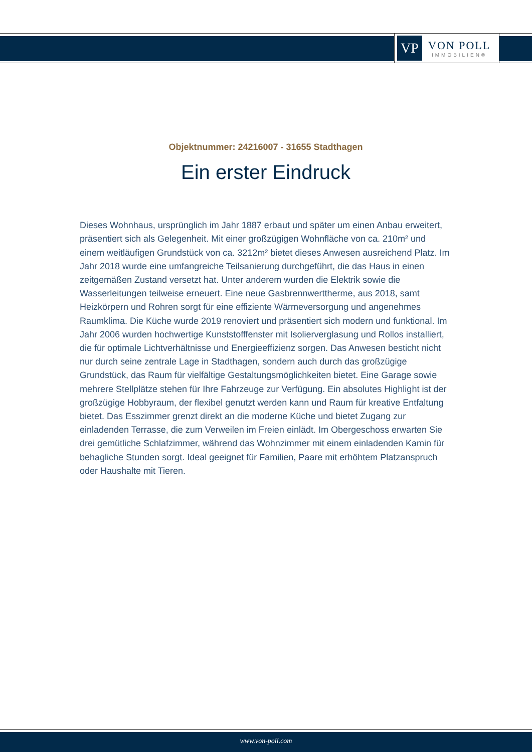VP
VON POLL
IMMOBILIEN®
Objektnummer: 24216007 - 31655 Stadthagen
Ein erster Eindruck
Dieses Wohnhaus, ursprünglich im Jahr 1887 erbaut und später um einen Anbau erweitert, präsentiert sich als Gelegenheit. Mit einer großzügigen Wohnfläche von ca. 210m² und einem weitläufigen Grundstück von ca. 3212m² bietet dieses Anwesen ausreichend Platz. Im Jahr 2018 wurde eine umfangreiche Teilsanierung durchgeführt, die das Haus in einen zeitgemäßen Zustand versetzt hat. Unter anderem wurden die Elektrik sowie die Wasserleitungen teilweise erneuert. Eine neue Gasbrennwerttherme, aus 2018, samt Heizkörpern und Rohren sorgt für eine effiziente Wärmeversorgung und angenehmes Raumklima. Die Küche wurde 2019 renoviert und präsentiert sich modern und funktional. Im Jahr 2006 wurden hochwertige Kunststofffenster mit Isolierverglasung und Rollos installiert, die für optimale Lichtverhältnisse und Energieeffizienz sorgen. Das Anwesen besticht nicht nur durch seine zentrale Lage in Stadthagen, sondern auch durch das großzügige Grundstück, das Raum für vielfältige Gestaltungsmöglichkeiten bietet. Eine Garage sowie mehrere Stellplätze stehen für Ihre Fahrzeuge zur Verfügung. Ein absolutes Highlight ist der großzügige Hobbyraum, der flexibel genutzt werden kann und Raum für kreative Entfaltung bietet. Das Esszimmer grenzt direkt an die moderne Küche und bietet Zugang zur einladenden Terrasse, die zum Verweilen im Freien einlädt. Im Obergeschoss erwarten Sie drei gemütliche Schlafzimmer, während das Wohnzimmer mit einem einladenden Kamin für behagliche Stunden sorgt. Ideal geeignet für Familien, Paare mit erhöhtem Platzanspruch oder Haushalte mit Tieren.
www.von-poll.com